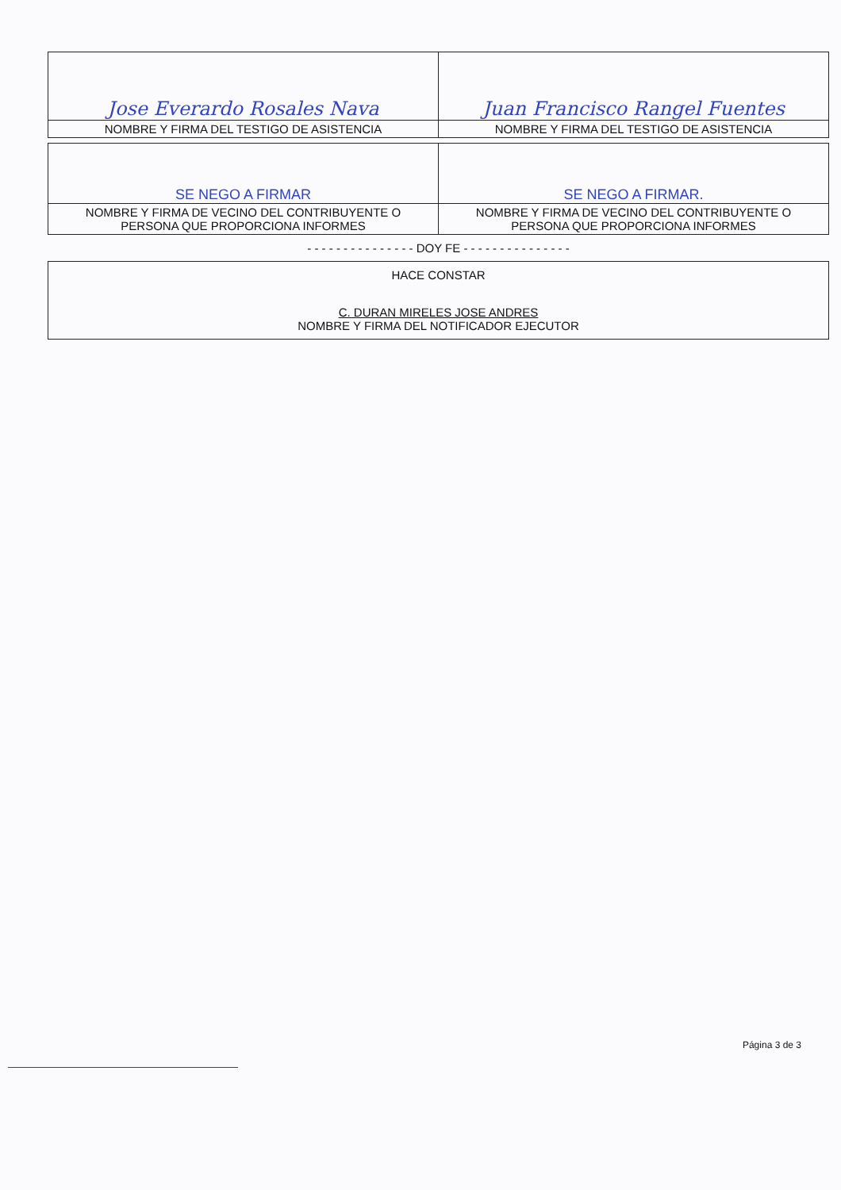| Jose Everardo Rosales Nava | Juan Francisco Rangel Fuentes |
| NOMBRE Y FIRMA DEL TESTIGO DE ASISTENCIA | NOMBRE Y FIRMA DEL TESTIGO DE ASISTENCIA |
| SE NEGO A FIRMAR | SE NEGO A FIRMAR. |
| NOMBRE Y FIRMA DE VECINO DEL CONTRIBUYENTE O PERSONA QUE PROPORCIONA INFORMES | NOMBRE Y FIRMA DE VECINO DEL CONTRIBUYENTE O PERSONA QUE PROPORCIONA INFORMES |
- - - - - - - - - - - - - - - DOY FE - - - - - - - - - - - - - - -
HACE CONSTAR
C. DURAN MIRELES JOSE ANDRES
NOMBRE Y FIRMA DEL NOTIFICADOR EJECUTOR
Página 3 de 3